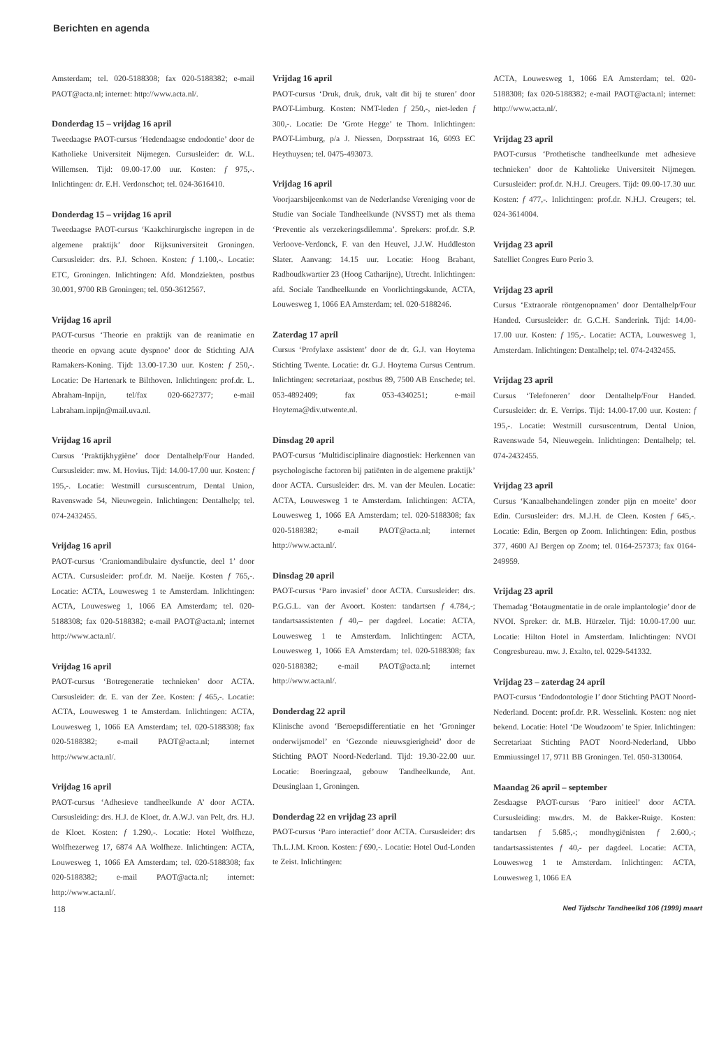Berichten en agenda
Amsterdam; tel. 020-5188308; fax 020-5188382; e-mail PAOT@acta.nl; internet: http://www.acta.nl/.
Donderdag 15 – vrijdag 16 april
Tweedaagse PAOT-cursus ‘Hedendaagse endodontie’ door de Katholieke Universiteit Nijmegen. Cursusleider: dr. W.L. Willemsen. Tijd: 09.00-17.00 uur. Kosten: f 975,-. Inlichtingen: dr. E.H. Verdonschot; tel. 024-3616410.
Donderdag 15 – vrijdag 16 april
Tweedaagse PAOT-cursus ‘Kaakchirurgische ingrepen in de algemene praktijk’ door Rijksuniversiteit Groningen. Cursusleider: drs. P.J. Schoen. Kosten: f 1.100,-. Locatie: ETC, Groningen. Inlichtingen: Afd. Mondziekten, postbus 30.001, 9700 RB Groningen; tel. 050-3612567.
Vrijdag 16 april
PAOT-cursus ‘Theorie en praktijk van de reanimatie en theorie en opvang acute dyspnoe’ door de Stichting AJA Ramakers-Koning. Tijd: 13.00-17.30 uur. Kosten: f 250,-. Locatie: De Hartenark te Bilthoven. Inlichtingen: prof.dr. L. Abraham-Inpijn, tel/fax 020-6627377; e-mail l.abraham.inpijn@mail.uva.nl.
Vrijdag 16 april
Cursus ‘Praktijkhygiëne’ door Dentalhelp/Four Handed. Cursusleider: mw. M. Hovius. Tijd: 14.00-17.00 uur. Kosten: f 195,-. Locatie: Westmill cursuscentrum, Dental Union, Ravenswade 54, Nieuwegein. Inlichtingen: Dentalhelp; tel. 074-2432455.
Vrijdag 16 april
PAOT-cursus ‘Craniomandibulaire dysfunctie, deel 1’ door ACTA. Cursusleider: prof.dr. M. Naeije. Kosten f 765,-. Locatie: ACTA, Louwesweg 1 te Amsterdam. Inlichtingen: ACTA, Louwesweg 1, 1066 EA Amsterdam; tel. 020-5188308; fax 020-5188382; e-mail PAOT@acta.nl; internet http://www.acta.nl/.
Vrijdag 16 april
PAOT-cursus ‘Botregeneratie technieken’ door ACTA. Cursusleider: dr. E. van der Zee. Kosten: f 465,-. Locatie: ACTA, Louwesweg 1 te Amsterdam. Inlichtingen: ACTA, Louwesweg 1, 1066 EA Amsterdam; tel. 020-5188308; fax 020-5188382; e-mail PAOT@acta.nl; internet http://www.acta.nl/.
Vrijdag 16 april
PAOT-cursus ‘Adhesieve tandheelkunde A’ door ACTA. Cursusleiding: drs. H.J. de Kloet, dr. A.W.J. van Pelt, drs. H.J. de Kloet. Kosten: f 1.290,-. Locatie: Hotel Wolfheze, Wolfhezerweg 17, 6874 AA Wolfheze. Inlichtingen: ACTA, Louwesweg 1, 1066 EA Amsterdam; tel. 020-5188308; fax 020-5188382; e-mail PAOT@acta.nl; internet: http://www.acta.nl/.
Vrijdag 16 april
PAOT-cursus ‘Druk, druk, druk, valt dit bij te sturen’ door PAOT-Limburg. Kosten: NMT-leden f 250,-, niet-leden f 300,-. Locatie: De ‘Grote Hegge’ te Thorn. Inlichtingen: PAOT-Limburg, p/a J. Niessen, Dorpsstraat 16, 6093 EC Heythuysen; tel. 0475-493073.
Vrijdag 16 april
Voorjaarsbijeenkomst van de Nederlandse Vereniging voor de Studie van Sociale Tandheelkunde (NVSST) met als thema ‘Preventie als verzekeringsdilemma’. Sprekers: prof.dr. S.P. Verloove-Verdonck, F. van den Heuvel, J.J.W. Huddleston Slater. Aanvang: 14.15 uur. Locatie: Hoog Brabant, Radboudkwartier 23 (Hoog Catharijne), Utrecht. Inlichtingen: afd. Sociale Tandheelkunde en Voorlichtingskunde, ACTA, Louwesweg 1, 1066 EA Amsterdam; tel. 020-5188246.
Zaterdag 17 april
Cursus ‘Profylaxe assistent’ door de dr. G.J. van Hoytema Stichting Twente. Locatie: dr. G.J. Hoytema Cursus Centrum. Inlichtingen: secretariaat, postbus 89, 7500 AB Enschede; tel. 053-4892409; fax 053-4340251; e-mail Hoytema@div.utwente.nl.
Dinsdag 20 april
PAOT-cursus ‘Multidisciplinaire diagnostiek: Herkennen van psychologische factoren bij patiënten in de algemene praktijk’ door ACTA. Cursusleider: drs. M. van der Meulen. Locatie: ACTA, Louwesweg 1 te Amsterdam. Inlichtingen: ACTA, Louwesweg 1, 1066 EA Amsterdam; tel. 020-5188308; fax 020-5188382; e-mail PAOT@acta.nl; internet http://www.acta.nl/.
Dinsdag 20 april
PAOT-cursus ‘Paro invasief’ door ACTA. Cursusleider: drs. P.G.G.L. van der Avoort. Kosten: tandartsen f 4.784,-; tandartsassistenten f 40,– per dagdeel. Locatie: ACTA, Louwesweg 1 te Amsterdam. Inlichtingen: ACTA, Louwesweg 1, 1066 EA Amsterdam; tel. 020-5188308; fax 020-5188382; e-mail PAOT@acta.nl; internet http://www.acta.nl/.
Donderdag 22 april
Klinische avond ‘Beroepsdifferentiatie en het ‘Groninger onderwijsmodel’ en ‘Gezonde nieuwsgierigheid’ door de Stichting PAOT Noord-Nederland. Tijd: 19.30-22.00 uur. Locatie: Boeringzaal, gebouw Tandheelkunde, Ant. Deusinglaan 1, Groningen.
Donderdag 22 en vrijdag 23 april
PAOT-cursus ‘Paro interactief’ door ACTA. Cursusleider: drs Th.L.J.M. Kroon. Kosten: f 690,-. Locatie: Hotel Oud-Londen te Zeist. Inlichtingen:
ACTA, Louwesweg 1, 1066 EA Amsterdam; tel. 020-5188308; fax 020-5188382; e-mail PAOT@acta.nl; internet: http://www.acta.nl/.
Vrijdag 23 april
PAOT-cursus ‘Prothetische tandheelkunde met adhesieve technieken’ door de Kahtolieke Universiteit Nijmegen. Cursusleider: prof.dr. N.H.J. Creugers. Tijd: 09.00-17.30 uur. Kosten: f 477,-. Inlichtingen: prof.dr. N.H.J. Creugers; tel. 024-3614004.
Vrijdag 23 april
Satelliet Congres Euro Perio 3.
Vrijdag 23 april
Cursus ‘Extraorale röntgenopnamen’ door Dentalhelp/Four Handed. Cursusleider: dr. G.C.H. Sanderink. Tijd: 14.00-17.00 uur. Kosten: f 195,-. Locatie: ACTA, Louwesweg 1, Amsterdam. Inlichtingen: Dentalhelp; tel. 074-2432455.
Vrijdag 23 april
Cursus ‘Telefoneren’ door Dentalhelp/Four Handed. Cursusleider: dr. E. Verrips. Tijd: 14.00-17.00 uur. Kosten: f 195,-. Locatie: Westmill cursuscentrum, Dental Union, Ravenswade 54, Nieuwegein. Inlichtingen: Dentalhelp; tel. 074-2432455.
Vrijdag 23 april
Cursus ‘Kanaalbehandelingen zonder pijn en moeite’ door Edin. Cursusleider: drs. M.J.H. de Cleen. Kosten f 645,-. Locatie: Edin, Bergen op Zoom. Inlichtingen: Edin, postbus 377, 4600 AJ Bergen op Zoom; tel. 0164-257373; fax 0164-249959.
Vrijdag 23 april
Themadag ‘Botaugmentatie in de orale implantologie’ door de NVOI. Spreker: dr. M.B. Hürzeler. Tijd: 10.00-17.00 uur. Locatie: Hilton Hotel in Amsterdam. Inlichtingen: NVOI Congresbureau. mw. J. Exalto, tel. 0229-541332.
Vrijdag 23 – zaterdag 24 april
PAOT-cursus ‘Endodontologie I’ door Stichting PAOT Noord-Nederland. Docent: prof.dr. P.R. Wesselink. Kosten: nog niet bekend. Locatie: Hotel ‘De Woudzoom’ te Spier. Inlichtingen: Secretariaat Stichting PAOT Noord-Nederland, Ubbo Emmiussingel 17, 9711 BB Groningen. Tel. 050-3130064.
Maandag 26 april – september
Zesdaagse PAOT-cursus ‘Paro initieel’ door ACTA. Cursusleiding: mw.drs. M. de Bakker-Ruige. Kosten: tandartsen f 5.685,-; mondhygiënisten f 2.600,-; tandartsassistentes f 40,- per dagdeel. Locatie: ACTA, Louwesweg 1 te Amsterdam. Inlichtingen: ACTA, Louwesweg 1, 1066 EA
118 Ned Tijdschr Tandheelkd 106 (1999) maart